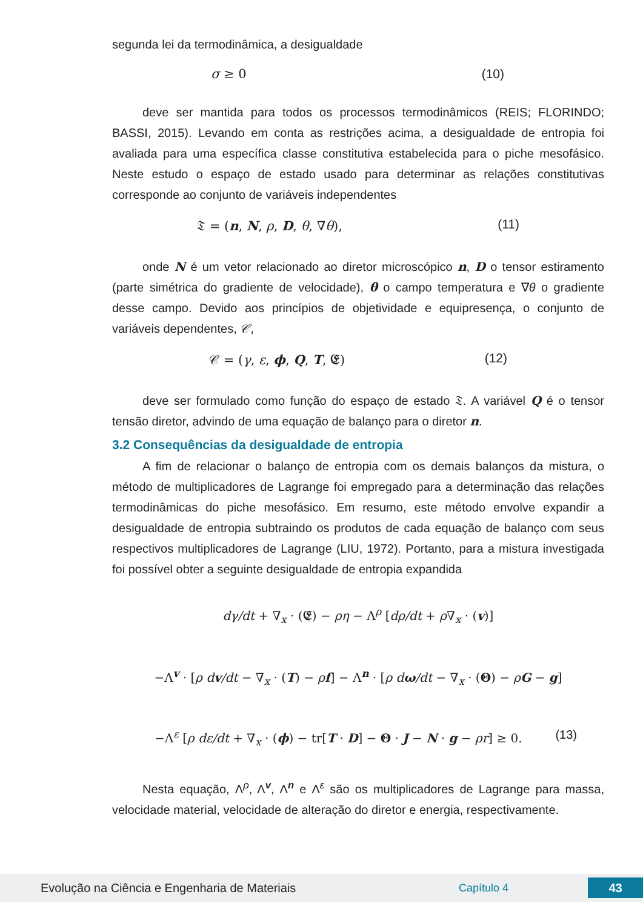segunda lei da termodinâmica, a desigualdade
σ ≥ 0 (10)
deve ser mantida para todos os processos termodinâmicos (REIS; FLORINDO; BASSI, 2015). Levando em conta as restrições acima, a desigualdade de entropia foi avaliada para uma específica classe constitutiva estabelecida para o piche mesofásico. Neste estudo o espaço de estado usado para determinar as relações constitutivas corresponde ao conjunto de variáveis independentes
𝔗 = (n, N, ρ, D, θ, ∇θ), (11)
onde N é um vetor relacionado ao diretor microscópico n, D o tensor estiramento (parte simétrica do gradiente de velocidade), θ o campo temperatura e ∇θ o gradiente desse campo. Devido aos princípios de objetividade e equipresença, o conjunto de variáveis dependentes, 𝒞,
𝒞 = (γ, ε, ϕ, Q, T, 𝕰) (12)
deve ser formulado como função do espaço de estado 𝔗. A variável Q é o tensor tensão diretor, advindo de uma equação de balanço para o diretor n.
3.2 Consequências da desigualdade de entropia
A fim de relacionar o balanço de entropia com os demais balanços da mistura, o método de multiplicadores de Lagrange foi empregado para a determinação das relações termodinâmicas do piche mesofásico. Em resumo, este método envolve expandir a desigualdade de entropia subtraindo os produtos de cada equação de balanço com seus respectivos multiplicadores de Lagrange (LIU, 1972). Portanto, para a mistura investigada foi possível obter a seguinte desigualdade de entropia expandida
dγ/dt + ∇<sub>x</sub> · (𝕰) − ρη − Λ<sup>ρ</sup> [dρ/dt + ρ∇<sub>x</sub> · (v)]
−Λ<sup>v</sup> · [ρ dv/dt − ∇<sub>x</sub> · (T) − ρf] − Λ<sup>n</sup> · [ρ dω/dt − ∇<sub>x</sub> · (Θ) − ρG − g]
−Λ<sup>ε</sup> [ρ dε/dt + ∇<sub>x</sub> · (ϕ) − tr[T · D] − Θ · J − N · g − ρr] ≥ 0. (13)
Nesta equação, Λ<sup>ρ</sup>, Λ<sup>v</sup>, Λ<sup>n</sup> e Λ<sup>ε</sup> são os multiplicadores de Lagrange para massa, velocidade material, velocidade de alteração do diretor e energia, respectivamente.
Evolução na Ciência e Engenharia de Materiais Capítulo 4 43